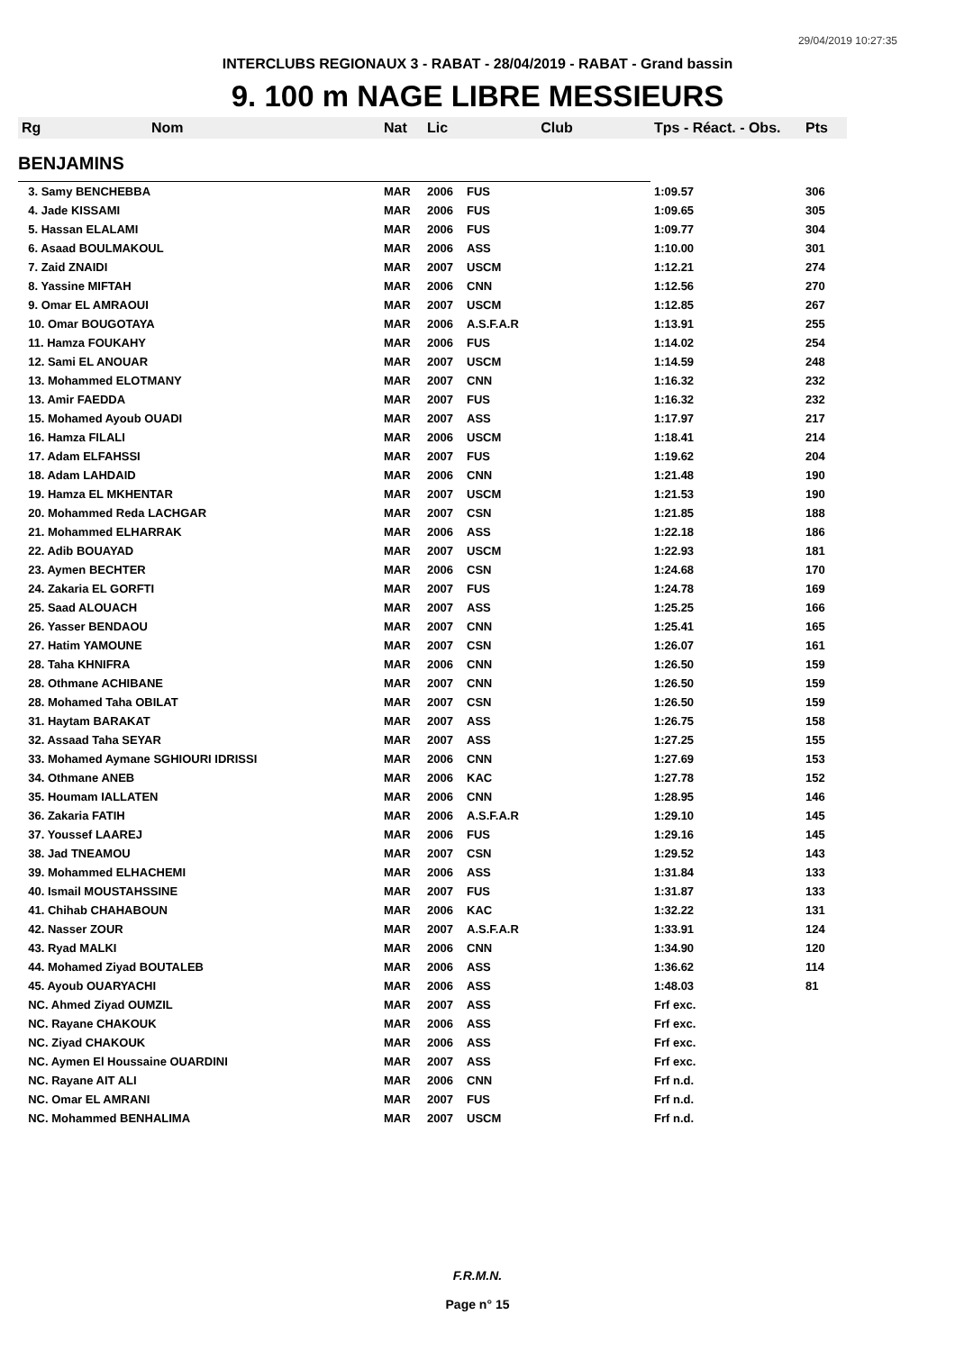29/04/2019 10:27:35
INTERCLUBS REGIONAUX 3 - RABAT - 28/04/2019 - RABAT - Grand bassin
9. 100 m NAGE LIBRE MESSIEURS
| Rg | Nom | Nat | Lic | Club | Tps - Réact. - Obs. | Pts |
| --- | --- | --- | --- | --- | --- | --- |
| BENJAMINS | | | | | | |
| 3. Samy BENCHEBBA | | MAR | 2006 | FUS | 1:09.57 | 306 |
| 4. Jade KISSAMI | | MAR | 2006 | FUS | 1:09.65 | 305 |
| 5. Hassan ELALAMI | | MAR | 2006 | FUS | 1:09.77 | 304 |
| 6. Asaad BOULMAKOUL | | MAR | 2006 | ASS | 1:10.00 | 301 |
| 7. Zaid ZNAIDI | | MAR | 2007 | USCM | 1:12.21 | 274 |
| 8. Yassine MIFTAH | | MAR | 2006 | CNN | 1:12.56 | 270 |
| 9. Omar EL AMRAOUI | | MAR | 2007 | USCM | 1:12.85 | 267 |
| 10. Omar BOUGOTAYA | | MAR | 2006 | A.S.F.A.R | 1:13.91 | 255 |
| 11. Hamza FOUKAHY | | MAR | 2006 | FUS | 1:14.02 | 254 |
| 12. Sami EL ANOUAR | | MAR | 2007 | USCM | 1:14.59 | 248 |
| 13. Mohammed ELOTMANY | | MAR | 2007 | CNN | 1:16.32 | 232 |
| 13. Amir FAEDDA | | MAR | 2007 | FUS | 1:16.32 | 232 |
| 15. Mohamed Ayoub OUADI | | MAR | 2007 | ASS | 1:17.97 | 217 |
| 16. Hamza FILALI | | MAR | 2006 | USCM | 1:18.41 | 214 |
| 17. Adam ELFAHSSI | | MAR | 2007 | FUS | 1:19.62 | 204 |
| 18. Adam LAHDAID | | MAR | 2006 | CNN | 1:21.48 | 190 |
| 19. Hamza EL MKHENTAR | | MAR | 2007 | USCM | 1:21.53 | 190 |
| 20. Mohammed Reda LACHGAR | | MAR | 2007 | CSN | 1:21.85 | 188 |
| 21. Mohammed ELHARRAK | | MAR | 2006 | ASS | 1:22.18 | 186 |
| 22. Adib BOUAYAD | | MAR | 2007 | USCM | 1:22.93 | 181 |
| 23. Aymen BECHTER | | MAR | 2006 | CSN | 1:24.68 | 170 |
| 24. Zakaria EL GORFTI | | MAR | 2007 | FUS | 1:24.78 | 169 |
| 25. Saad ALOUACH | | MAR | 2007 | ASS | 1:25.25 | 166 |
| 26. Yasser BENDAOU | | MAR | 2007 | CNN | 1:25.41 | 165 |
| 27. Hatim YAMOUNE | | MAR | 2007 | CSN | 1:26.07 | 161 |
| 28. Taha KHNIFRA | | MAR | 2006 | CNN | 1:26.50 | 159 |
| 28. Othmane ACHIBANE | | MAR | 2007 | CNN | 1:26.50 | 159 |
| 28. Mohamed Taha OBILAT | | MAR | 2007 | CSN | 1:26.50 | 159 |
| 31. Haytam BARAKAT | | MAR | 2007 | ASS | 1:26.75 | 158 |
| 32. Assaad Taha SEYAR | | MAR | 2007 | ASS | 1:27.25 | 155 |
| 33. Mohamed Aymane SGHIOURI IDRISSI | | MAR | 2006 | CNN | 1:27.69 | 153 |
| 34. Othmane ANEB | | MAR | 2006 | KAC | 1:27.78 | 152 |
| 35. Houmam IALLATEN | | MAR | 2006 | CNN | 1:28.95 | 146 |
| 36. Zakaria FATIH | | MAR | 2006 | A.S.F.A.R | 1:29.10 | 145 |
| 37. Youssef LAAREJ | | MAR | 2006 | FUS | 1:29.16 | 145 |
| 38. Jad TNEAMOU | | MAR | 2007 | CSN | 1:29.52 | 143 |
| 39. Mohammed ELHACHEMI | | MAR | 2006 | ASS | 1:31.84 | 133 |
| 40. Ismail MOUSTAHSSINE | | MAR | 2007 | FUS | 1:31.87 | 133 |
| 41. Chihab CHAHABOUN | | MAR | 2006 | KAC | 1:32.22 | 131 |
| 42. Nasser ZOUR | | MAR | 2007 | A.S.F.A.R | 1:33.91 | 124 |
| 43. Ryad MALKI | | MAR | 2006 | CNN | 1:34.90 | 120 |
| 44. Mohamed Ziyad BOUTALEB | | MAR | 2006 | ASS | 1:36.62 | 114 |
| 45. Ayoub OUARYACHI | | MAR | 2006 | ASS | 1:48.03 | 81 |
| NC. Ahmed Ziyad OUMZIL | | MAR | 2007 | ASS | Frf exc. | |
| NC. Rayane CHAKOUK | | MAR | 2006 | ASS | Frf exc. | |
| NC. Ziyad CHAKOUK | | MAR | 2006 | ASS | Frf exc. | |
| NC. Aymen El Houssaine OUARDINI | | MAR | 2007 | ASS | Frf exc. | |
| NC. Rayane AIT ALI | | MAR | 2006 | CNN | Frf n.d. | |
| NC. Omar EL AMRANI | | MAR | 2007 | FUS | Frf n.d. | |
| NC. Mohammed BENHALIMA | | MAR | 2007 | USCM | Frf n.d. | |
F.R.M.N.
Page n° 15